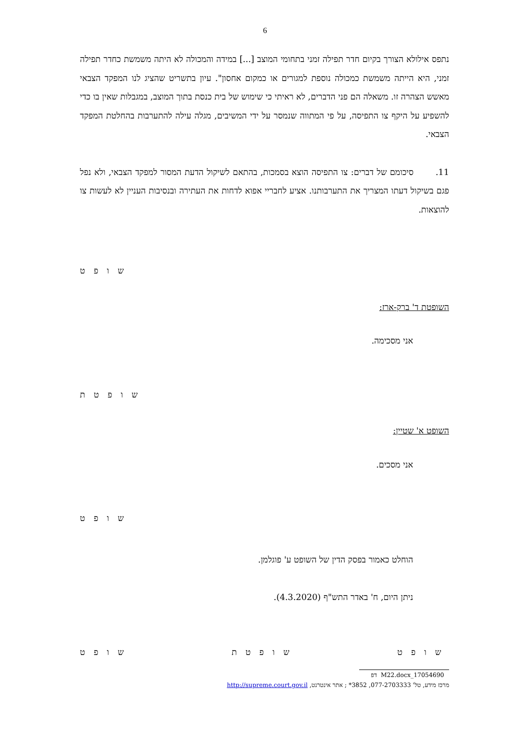6
נתפס אילולא הצורך בקיום חדר תפילה זמני בתחומי המוצב [...] במידה והמכולה לא היתה משמשת כחדר תפילה זמני, היא הייתה משמשת כמכולה נוספת למגורים או כמקום אחסון". עיון בתשריט שהציג לנו המפקד הצבאי מאשש הצהרה זו. משאלה הם פני הדברים, לא ראיתי כי שימוש של בית כנסת בתוך המוצב, במגבלות שאין בו כדי להשפיע על היקף צו התפיסה, על פי המתווה שנמסר על ידי המשיבים, מגלה עילה להתערבות בהחלטת המפקד הצבאי.
11. סיכומם של דברים: צו התפיסה הוצא בסמכות, בהתאם לשיקול הדעת המסור למפקד הצבאי, ולא נפל פגם בשיקול דעתו המצריך את התערבותנו. אציע לחבריי אפוא לדחות את העתירה ובנסיבות העניין לא לעשות צו להוצאות.
ש ו פ ט
השופטת ד' ברק-ארז:
אני מסכימה.
ש ו פ ט ת
השופט א' שטיין:
אני מסכים.
ש ו פ ט
הוחלט כאמור בפסק הדין של השופט ע' פוגלמן.
ניתן היום, ח' באדר התש"ף (4.3.2020).
ש ו פ ט ש ו פ ט ת ש ו פ ט
17054690_M22.docx דפ
מרכז מידע, טל' 077-2703333, 3852* ; אתר אינטרנט, http://supreme.court.gov.il